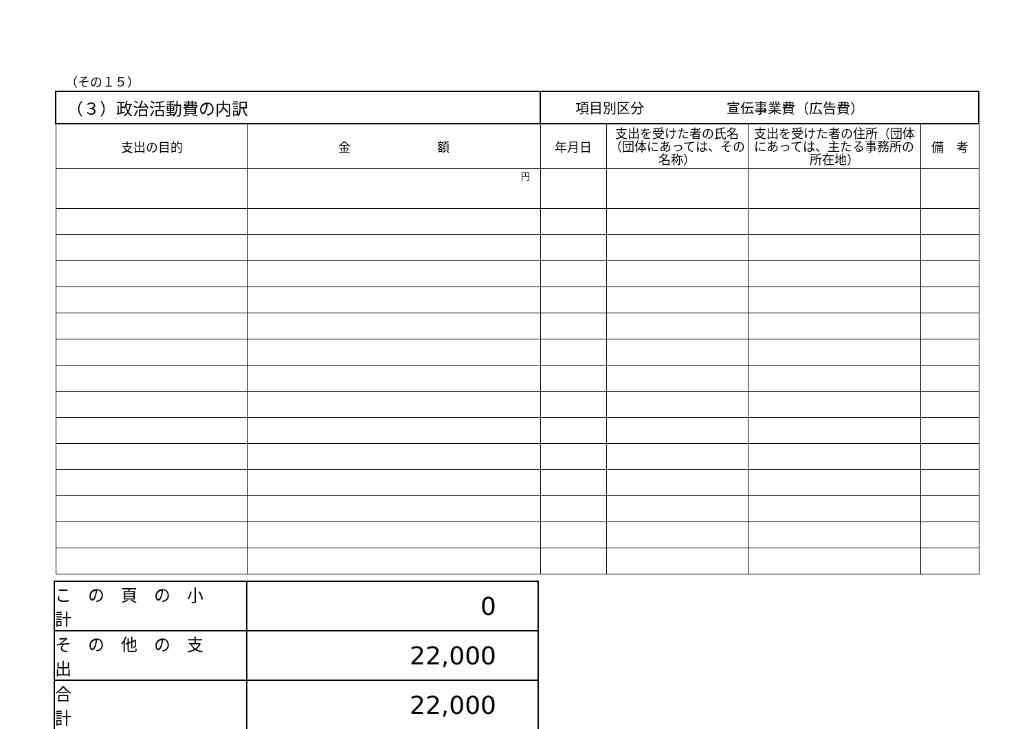（その１５）
| （３）政治活動費の内訳 | | 項目別区分 宣伝事業費（広告費） | | | |
| 支出の目的 | 金 額 | 年月日 | 支出を受けた者の氏名（団体にあっては、その名称） | 支出を受けた者の住所（団体にあっては、主たる事務所の所在地） | 備 考 |
| | 円 | | | | |
| この頁の小計 | 0 |
| その他の支出 | 22,000 |
| 合 計 | 22,000 |